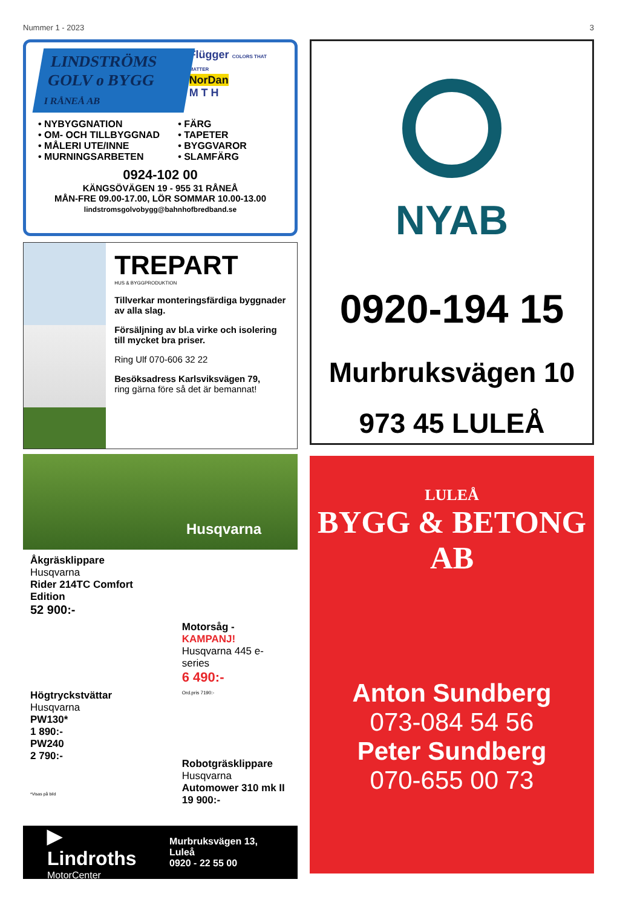Nummer 1 - 2023 3
LINDSTRÖMS
GOLV o BYGG
I RÅNEÅ AB
Flügger COLORS THAT MATTER
NorDan
M T H
• NYBYGGNATION
• OM- OCH TILLBYGGNAD
• MÅLERI UTE/INNE
• MURNINGSARBETEN
• FÄRG
• TAPETER
• BYGGVAROR
• SLAMFÄRG
0924-102 00
KÄNGSÖVÄGEN 19 - 955 31 RÅNEÅ
MÅN-FRE 09.00-17.00, LÖR SOMMAR 10.00-13.00
lindstromsgolvobygg@bahnhofbredband.se
TREPART
HUS & BYGGPRODUKTION
Tillverkar monteringsfärdiga byggnader av alla slag.
Försäljning av bl.a virke och isolering till mycket bra priser.
Ring Ulf 070-606 32 22
Besöksadress Karlsviksvägen 79,
ring gärna före så det är bemannat!
Husqvarna
Åkgräsklippare
Husqvarna
Rider 214TC Comfort Edition
52 900:-
Högtryckstvättar
Husqvarna
PW130*
1 890:-
PW240
2 790:-
*Visas på bild
Motorsåg - KAMPANJ!
Husqvarna 445 e-series
6 490:-
Ord.pris 7190:-
Robotgräsklippare
Husqvarna
Automower 310 mk II
19 900:-
▶ Lindroths
MotorCenter
Murbruksvägen 13, Luleå
0920 - 22 55 00
NYAB
0920-194 15
Murbruksvägen 10
973 45 LULEÅ
LULEÅ
BYGG & BETONG AB
Anton Sundberg
073-084 54 56
Peter Sundberg
070-655 00 73